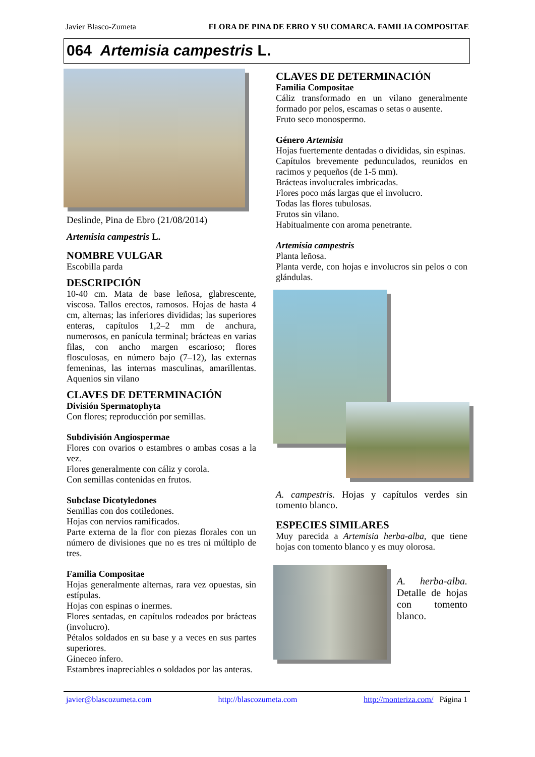Javier Blasco-Zumeta FLORA DE PINA DE EBRO Y SU COMARCA. FAMILIA COMPOSITAE
064 Artemisia campestris L.
Deslinde, Pina de Ebro (21/08/2014)
Artemisia campestris L.
NOMBRE VULGAR
Escobilla parda
DESCRIPCIÓN
10-40 cm. Mata de base leñosa, glabrescente, viscosa. Tallos erectos, ramosos. Hojas de hasta 4 cm, alternas; las inferiores divididas; las superiores enteras, capítulos 1,2–2 mm de anchura, numerosos, en panícula terminal; brácteas en varias filas, con ancho margen escarioso; flores flosculosas, en número bajo (7–12), las externas femeninas, las internas masculinas, amarillentas. Aquenios sin vilano
CLAVES DE DETERMINACIÓN
División Spermatophyta
Con flores; reproducción por semillas.
Subdivisión Angiospermae
Flores con ovarios o estambres o ambas cosas a la vez.
Flores generalmente con cáliz y corola.
Con semillas contenidas en frutos.
Subclase Dicotyledones
Semillas con dos cotiledones.
Hojas con nervios ramificados.
Parte externa de la flor con piezas florales con un número de divisiones que no es tres ni múltiplo de tres.
Familia Compositae
Hojas generalmente alternas, rara vez opuestas, sin estípulas.
Hojas con espinas o inermes.
Flores sentadas, en capítulos rodeados por brácteas (involucro).
Pétalos soldados en su base y a veces en sus partes superiores.
Gineceo ínfero.
Estambres inapreciables o soldados por las anteras.
CLAVES DE DETERMINACIÓN
Familia Compositae
Cáliz transformado en un vilano generalmente formado por pelos, escamas o setas o ausente.
Fruto seco monospermo.
Género Artemisia
Hojas fuertemente dentadas o divididas, sin espinas.
Capítulos brevemente pedunculados, reunidos en racimos y pequeños (de 1-5 mm).
Brácteas involucrales imbricadas.
Flores poco más largas que el involucro.
Todas las flores tubulosas.
Frutos sin vilano.
Habitualmente con aroma penetrante.
Artemisia campestris
Planta leñosa.
Planta verde, con hojas e involucros sin pelos o con glándulas.
A. campestris. Hojas y capítulos verdes sin tomento blanco.
ESPECIES SIMILARES
Muy parecida a Artemisia herba-alba, que tiene hojas con tomento blanco y es muy olorosa.
A. herba-alba. Detalle de hojas con tomento blanco.
javier@blascozumeta.com http://blascozumeta.com http://monteriza.com/ Página 1